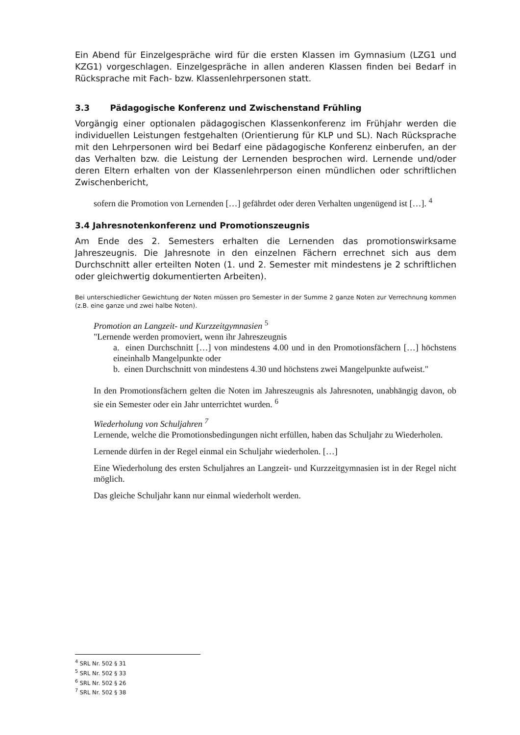Ein Abend für Einzelgespräche wird für die ersten Klassen im Gymnasium (LZG1 und KZG1) vorgeschlagen. Einzelgespräche in allen anderen Klassen finden bei Bedarf in Rücksprache mit Fach- bzw. Klassenlehrpersonen statt.
3.3 Pädagogische Konferenz und Zwischenstand Frühling
Vorgängig einer optionalen pädagogischen Klassenkonferenz im Frühjahr werden die individuellen Leistungen festgehalten (Orientierung für KLP und SL). Nach Rücksprache mit den Lehrpersonen wird bei Bedarf eine pädagogische Konferenz einberufen, an der das Verhalten bzw. die Leistung der Lernenden besprochen wird. Lernende und/oder deren Eltern erhalten von der Klassenlehrperson einen mündlichen oder schriftlichen Zwischenbericht,
sofern die Promotion von Lernenden […] gefährdet oder deren Verhalten ungenügend ist […]. <sup>4</sup>
3.4 Jahresnotenkonferenz und Promotionszeugnis
Am Ende des 2. Semesters erhalten die Lernenden das promotionswirksame Jahreszeugnis. Die Jahresnote in den einzelnen Fächern errechnet sich aus dem Durchschnitt aller erteilten Noten (1. und 2. Semester mit mindestens je 2 schriftlichen oder gleichwertig dokumentierten Arbeiten).
Bei unterschiedlicher Gewichtung der Noten müssen pro Semester in der Summe 2 ganze Noten zur Verrechnung kommen (z.B. eine ganze und zwei halbe Noten).
Promotion an Langzeit- und Kurzzeitgymnasien <sup>5</sup>
"Lernende werden promoviert, wenn ihr Jahreszeugnis
a. einen Durchschnitt […] von mindestens 4.00 und in den Promotionsfächern […] höchstens eineinhalb Mangelpunkte oder
b. einen Durchschnitt von mindestens 4.30 und höchstens zwei Mangelpunkte aufweist."
In den Promotionsfächern gelten die Noten im Jahreszeugnis als Jahresnoten, unabhängig davon, ob sie ein Semester oder ein Jahr unterrichtet wurden. <sup>6</sup>
Wiederholung von Schuljahren <sup>7</sup>
Lernende, welche die Promotionsbedingungen nicht erfüllen, haben das Schuljahr zu Wiederholen.
Lernende dürfen in der Regel einmal ein Schuljahr wiederholen. […]
Eine Wiederholung des ersten Schuljahres an Langzeit- und Kurzzeitgymnasien ist in der Regel nicht möglich.
Das gleiche Schuljahr kann nur einmal wiederholt werden.
<sup>4</sup> SRL Nr. 502 § 31
<sup>5</sup> SRL Nr. 502 § 33
<sup>6</sup> SRL Nr. 502 § 26
<sup>7</sup> SRL Nr. 502 § 38